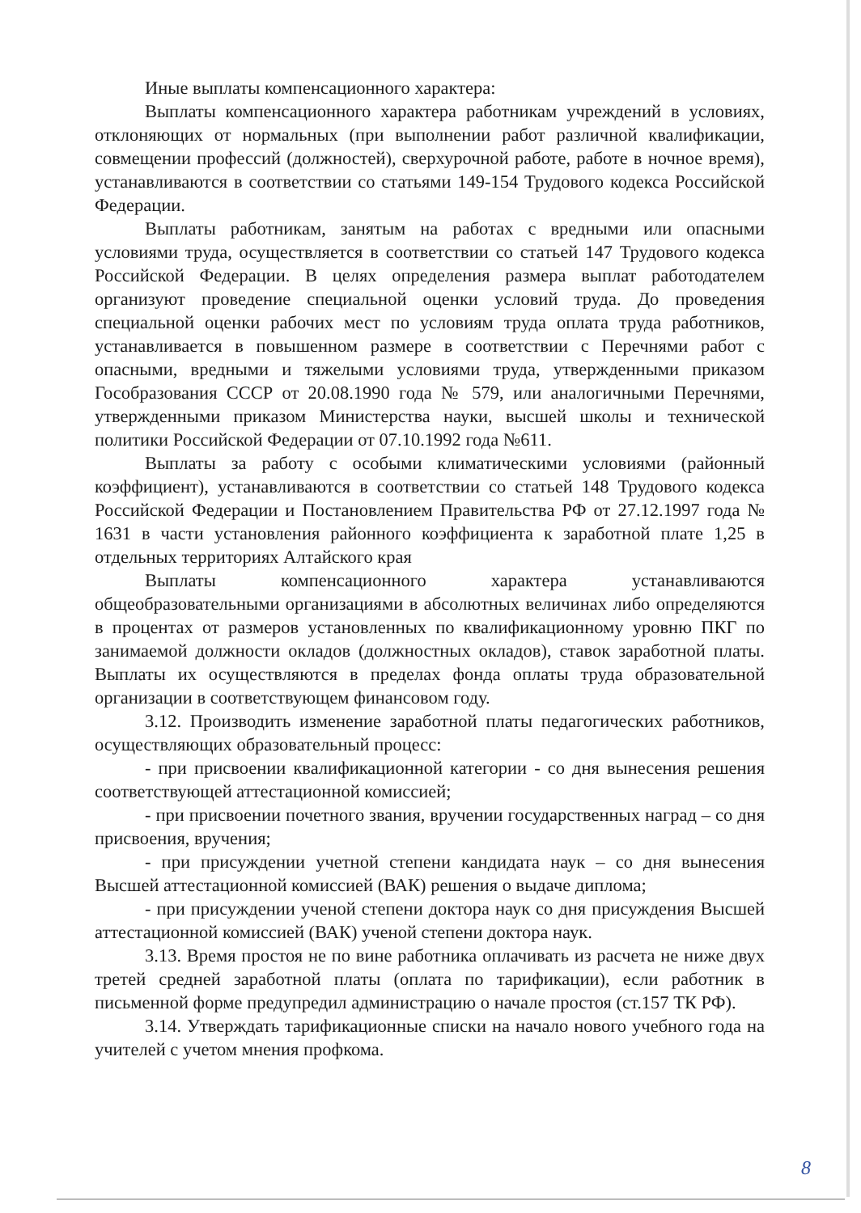Иные выплаты компенсационного характера:
Выплаты компенсационного характера работникам учреждений в условиях, отклоняющих от нормальных (при выполнении работ различной квалификации, совмещении профессий (должностей), сверхурочной работе, работе в ночное время), устанавливаются в соответствии со статьями 149-154 Трудового кодекса Российской Федерации.
Выплаты работникам, занятым на работах с вредными или опасными условиями труда, осуществляется в соответствии со статьей 147 Трудового кодекса Российской Федерации. В целях определения размера выплат работодателем организуют проведение специальной оценки условий труда. До проведения специальной оценки рабочих мест по условиям труда оплата труда работников, устанавливается в повышенном размере в соответствии с Перечнями работ с опасными, вредными и тяжелыми условиями труда, утвержденными приказом Гособразования СССР от 20.08.1990 года № 579, или аналогичными Перечнями, утвержденными приказом Министерства науки, высшей школы и технической политики Российской Федерации от 07.10.1992 года №611.
Выплаты за работу с особыми климатическими условиями (районный коэффициент), устанавливаются в соответствии со статьей 148 Трудового кодекса Российской Федерации и Постановлением Правительства РФ от 27.12.1997 года № 1631 в части установления районного коэффициента к заработной плате 1,25 в отдельных территориях Алтайского края
Выплаты компенсационного характера устанавливаются общеобразовательными организациями в абсолютных величинах либо определяются в процентах от размеров установленных по квалификационному уровню ПКГ по занимаемой должности окладов (должностных окладов), ставок заработной платы. Выплаты их осуществляются в пределах фонда оплаты труда образовательной организации в соответствующем финансовом году.
3.12. Производить изменение заработной платы педагогических работников, осуществляющих образовательный процесс:
- при присвоении квалификационной категории - со дня вынесения решения соответствующей аттестационной комиссией;
- при присвоении почетного звания, вручении государственных наград – со дня присвоения, вручения;
- при присуждении учетной степени кандидата наук – со дня вынесения Высшей аттестационной комиссией (ВАК) решения о выдаче диплома;
- при присуждении ученой степени доктора наук со дня присуждения Высшей аттестационной комиссией (ВАК) ученой степени доктора наук.
3.13. Время простоя не по вине работника оплачивать из расчета не ниже двух третей средней заработной платы (оплата по тарификации), если работник в письменной форме предупредил администрацию о начале простоя (ст.157 ТК РФ).
3.14. Утверждать тарификационные списки на начало нового учебного года на учителей с учетом мнения профкома.
8